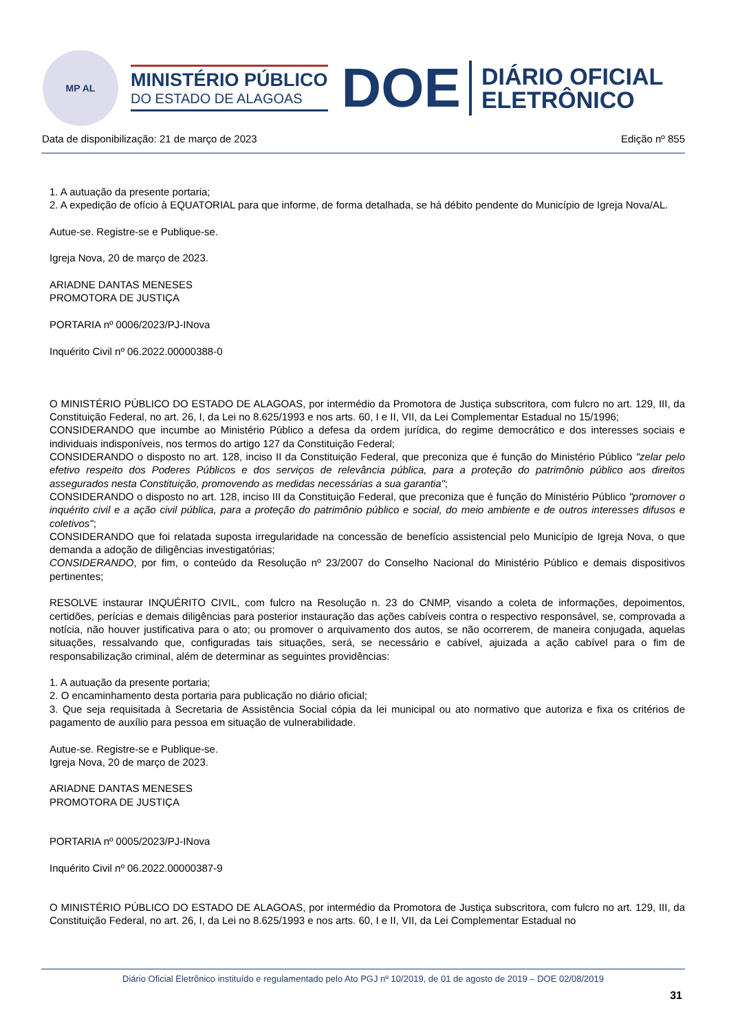MP AL
MINISTÉRIO PÚBLICO
DO ESTADO DE ALAGOAS
DOE
DIÁRIO OFICIAL
ELETRÔNICO
Data de disponibilização: 21 de março de 2023 Edição nº 855
1. A autuação da presente portaria;
2. A expedição de ofício à EQUATORIAL para que informe, de forma detalhada, se há débito pendente do Município de Igreja Nova/AL.
Autue-se. Registre-se e Publique-se.
Igreja Nova, 20 de março de 2023.
ARIADNE DANTAS MENESES
PROMOTORA DE JUSTIÇA
PORTARIA nº 0006/2023/PJ-INova
Inquérito Civil nº 06.2022.00000388-0
O MINISTÉRIO PÚBLICO DO ESTADO DE ALAGOAS, por intermédio da Promotora de Justiça subscritora, com fulcro no art. 129, III, da Constituição Federal, no art. 26, I, da Lei no 8.625/1993 e nos arts. 60, I e II, VII, da Lei Complementar Estadual no 15/1996;
CONSIDERANDO que incumbe ao Ministério Público a defesa da ordem jurídica, do regime democrático e dos interesses sociais e individuais indisponíveis, nos termos do artigo 127 da Constituição Federal;
CONSIDERANDO o disposto no art. 128, inciso II da Constituição Federal, que preconiza que é função do Ministério Público "zelar pelo efetivo respeito dos Poderes Públicos e dos serviços de relevância pública, para a proteção do patrimônio público aos direitos assegurados nesta Constituição, promovendo as medidas necessárias a sua garantia";
CONSIDERANDO o disposto no art. 128, inciso III da Constituição Federal, que preconiza que é função do Ministério Público "promover o inquérito civil e a ação civil pública, para a proteção do patrimônio público e social, do meio ambiente e de outros interesses difusos e coletivos";
CONSIDERANDO que foi relatada suposta irregularidade na concessão de benefício assistencial pelo Município de Igreja Nova, o que demanda a adoção de diligências investigatórias;
CONSIDERANDO, por fim, o conteúdo da Resolução nº 23/2007 do Conselho Nacional do Ministério Público e demais dispositivos pertinentes;
RESOLVE instaurar INQUÉRITO CIVIL, com fulcro na Resolução n. 23 do CNMP, visando a coleta de informações, depoimentos, certidões, perícias e demais diligências para posterior instauração das ações cabíveis contra o respectivo responsável, se, comprovada a notícia, não houver justificativa para o ato; ou promover o arquivamento dos autos, se não ocorrerem, de maneira conjugada, aquelas situações, ressalvando que, configuradas tais situações, será, se necessário e cabível, ajuizada a ação cabível para o fim de responsabilização criminal, além de determinar as seguintes providências:
1. A autuação da presente portaria;
2. O encaminhamento desta portaria para publicação no diário oficial;
3. Que seja requisitada à Secretaria de Assistência Social cópia da lei municipal ou ato normativo que autoriza e fixa os critérios de pagamento de auxílio para pessoa em situação de vulnerabilidade.
Autue-se. Registre-se e Publique-se.
Igreja Nova, 20 de março de 2023.
ARIADNE DANTAS MENESES
PROMOTORA DE JUSTIÇA
PORTARIA nº 0005/2023/PJ-INova
Inquérito Civil nº 06.2022.00000387-9
O MINISTÉRIO PÚBLICO DO ESTADO DE ALAGOAS, por intermédio da Promotora de Justiça subscritora, com fulcro no art. 129, III, da Constituição Federal, no art. 26, I, da Lei no 8.625/1993 e nos arts. 60, I e II, VII, da Lei Complementar Estadual no
Diário Oficial Eletrônico instituído e regulamentado pelo Ato PGJ nº 10/2019, de 01 de agosto de 2019 – DOE 02/08/2019
31